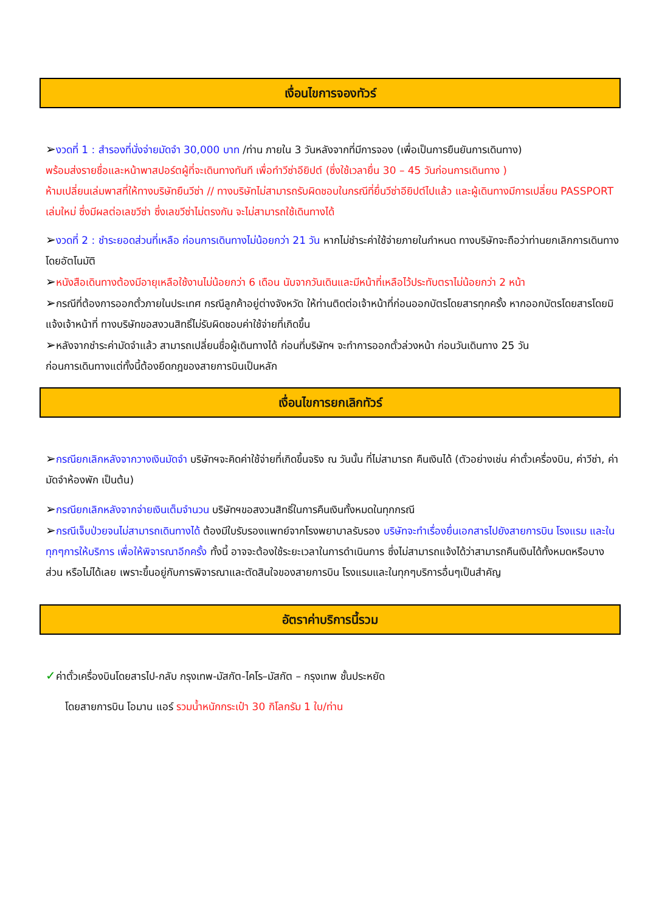เงื่อนไขการจองทัวร์
➢งวดที่ 1 : สำรองที่นั่งจ่ายมัดจำ 30,000 บาท /ท่าน ภายใน 3 วันหลังจากที่มีการจอง (เพื่อเป็นการยืนยันการเดินทาง)
พร้อมส่งรายชื่อและหน้าพาสปอร์ตผู้ที่จะเดินทางทันที เพื่อทำวีซ่าอียิปต์ (ซึ่งใช้เวลายื่น 30 – 45 วันก่อนการเดินทาง )
ห้ามเปลี่ยนเล่มพาสที่ให้ทางบริษัทยืนวีซ่า // ทางบริษัทไม่สามารถรับผิดชอบในกรณีที่ยื่นวีซ่าอียิปต์ไปแล้ว และผู้เดินทางมีการเปลี่ยน PASSPORT เล่มใหม่ ซึ่งมีผลต่อเลขวีซ่า ซึ่งเลขวีซ่าไม่ตรงกัน จะไม่สามารถใช้เดินทางได้
➢งวดที่ 2 : ชำระยอดส่วนที่เหลือ ก่อนการเดินทางไม่น้อยกว่า 21 วัน หากไม่ชำระค่าใช้จ่ายภายในกำหนด ทางบริษัทจะถือว่าท่านยกเลิกการเดินทางโดยอัตโนมัติ
➢หนังสือเดินทางต้องมีอายุเหลือใช้งานไม่น้อยกว่า 6 เดือน นับจากวันเดินและมีหน้าที่เหลือไว้ประทับตราไม่น้อยกว่า 2 หน้า
➢กรณีที่ต้องการออกตั๋วภายในประเทศ กรณีลูกค้าอยู่ต่างจังหวัด ให้ท่านติดต่อเจ้าหน้าที่ก่อนออกบัตรโดยสารทุกครั้ง หากออกบัตรโดยสารโดยมิแจ้งเจ้าหน้าที่ ทางบริษัทขอสงวนสิทธิ์ไม่รับผิดชอบค่าใช้จ่ายที่เกิดขึ้น
➢หลังจากชำระค่ามัดจำแล้ว สามารถเปลี่ยนชื่อผู้เดินทางได้ ก่อนที่บริษัทฯ จะทำการออกตั๋วล่วงหน้า ก่อนวันเดินทาง 25 วัน
ก่อนการเดินทางแต่ทั้งนี้ต้องยึดกฎของสายการบินเป็นหลัก
เงื่อนไขการยกเลิกทัวร์
➢กรณียกเลิกหลังจากวางเงินมัดจำ บริษัทฯจะคิดค่าใช้จ่ายที่เกิดขึ้นจริง ณ วันนั้น ที่ไม่สามารถ คืนเงินได้ (ตัวอย่างเช่น ค่าตั๋วเครื่องบิน, ค่าวีซ่า, ค่ามัดจำห้องพัก เป็นต้น)
➢กรณียกเลิกหลังจากจ่ายเงินเต็มจำนวน บริษัทฯขอสงวนสิทธิ์ในการคืนเงินทั้งหมดในทุกกรณี
➢กรณีเจ็บป่วยจนไม่สามารถเดินทางได้ ต้องมีใบรับรองแพทย์จากโรงพยาบาลรับรอง บริษัทจะทำเรื่องยื่นเอกสารไปยังสายการบิน โรงแรม และในทุกๆการให้บริการ เพื่อให้พิจารณาอีกครั้ง ทั้งนี้ อาจจะต้องใช้ระยะเวลาในการดำเนินการ ซึ่งไม่สามารถแจ้งได้ว่าสามารถคืนเงินได้ทั้งหมดหรือบางส่วน หรือไม่ได้เลย เพราะขึ้นอยู่กับการพิจารณาและตัดสินใจของสายการบิน โรงแรมและในทุกๆบริการอื่นๆเป็นสำคัญ
อัตราค่าบริการนี้รวม
✓ค่าตั๋วเครื่องบินโดยสารไป-กลับ กรุงเทพ-มัสกัต-ไคโร–มัสกัต – กรุงเทพ ชั้นประหยัด
โดยสายการบิน โอมาน แอร์ รวมน้ำหนักกระเป๋า 30 กิโลกรัม 1 ใบ/ท่าน